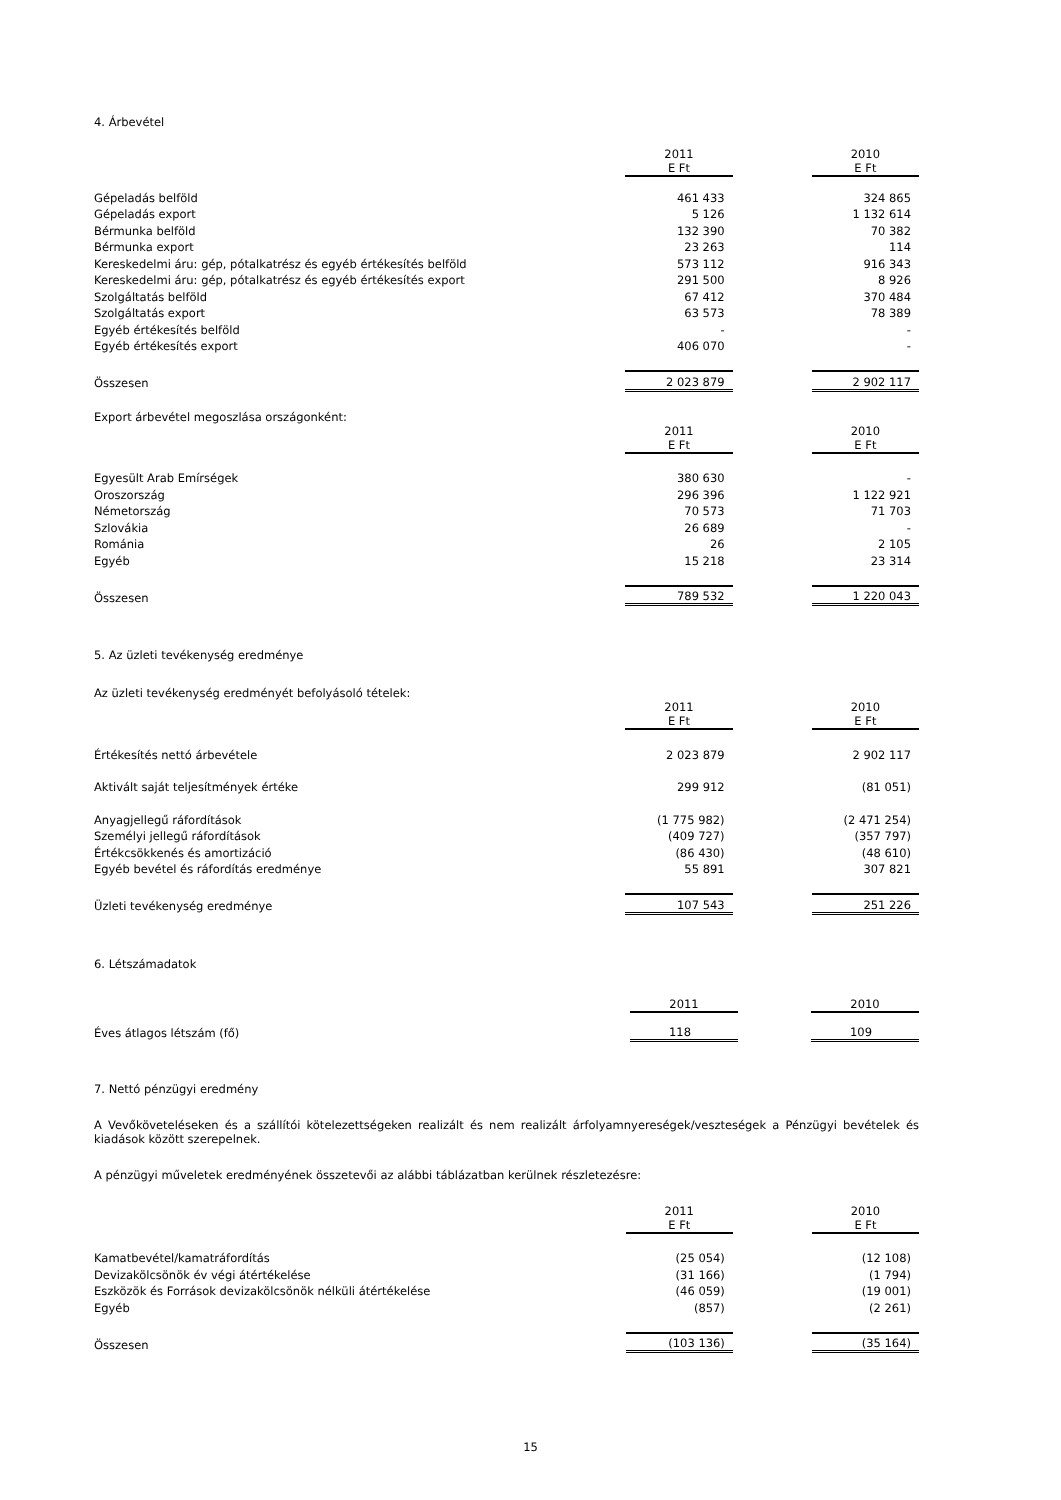4. Árbevétel
| | 2011 E Ft | | 2010 E Ft |
| --- | --- | --- | --- |
| Gépeladás belföld | 461 433 | | 324 865 |
| Gépeladás export | 5 126 | | 1 132 614 |
| Bérmunka belföld | 132 390 | | 70 382 |
| Bérmunka export | 23 263 | | 114 |
| Kereskedelmi áru: gép, pótalkatrész és egyéb értékesítés belföld | 573 112 | | 916 343 |
| Kereskedelmi áru: gép, pótalkatrész és egyéb értékesítés export | 291 500 | | 8 926 |
| Szolgáltatás belföld | 67 412 | | 370 484 |
| Szolgáltatás export | 63 573 | | 78 389 |
| Egyéb értékesítés belföld | - | | - |
| Egyéb értékesítés export | 406 070 | | - |
| Összesen | 2 023 879 | | 2 902 117 |
Export árbevétel megoszlása országonként:
| | 2011 E Ft | | 2010 E Ft |
| --- | --- | --- | --- |
| Egyesült Arab Emírségek | 380 630 | | - |
| Oroszország | 296 396 | | 1 122 921 |
| Németország | 70 573 | | 71 703 |
| Szlovákia | 26 689 | | - |
| Románia | 26 | | 2 105 |
| Egyéb | 15 218 | | 23 314 |
| Összesen | 789 532 | | 1 220 043 |
5. Az üzleti tevékenység eredménye
Az üzleti tevékenység eredményét befolyásoló tételek:
| | 2011 E Ft | | 2010 E Ft |
| --- | --- | --- | --- |
| Értékesítés nettó árbevétele | 2 023 879 | | 2 902 117 |
| Aktivált saját teljesítmények értéke | 299 912 | | (81 051) |
| Anyagjellegű ráfordítások | (1 775 982) | | (2 471 254) |
| Személyi jellegű ráfordítások | (409 727) | | (357 797) |
| Értékcsökkenés és amortizáció | (86 430) | | (48 610) |
| Egyéb bevétel és ráfordítás eredménye | 55 891 | | 307 821 |
| Üzleti tevékenység eredménye | 107 543 | | 251 226 |
6. Létszámadatok
| | 2011 | | 2010 |
| --- | --- | --- | --- |
| Éves átlagos létszám (fő) | 118 | | 109 |
7. Nettó pénzügyi eredmény
A Vevőköveteléseken és a szállítói kötelezettségeken realizált és nem realizált árfolyamnyereségek/veszteségek a Pénzügyi bevételek és kiadások között szerepelnek.
A pénzügyi műveletek eredményének összetevői az alábbi táblázatban kerülnek részletezésre:
| | 2011 E Ft | | 2010 E Ft |
| --- | --- | --- | --- |
| Kamatbevétel/kamatráfordítás | (25 054) | | (12 108) |
| Devizakölcsönök év végi átértékelése | (31 166) | | (1 794) |
| Eszközök és Források devizakölcsönök nélküli átértékelése | (46 059) | | (19 001) |
| Egyéb | (857) | | (2 261) |
| Összesen | (103 136) | | (35 164) |
15